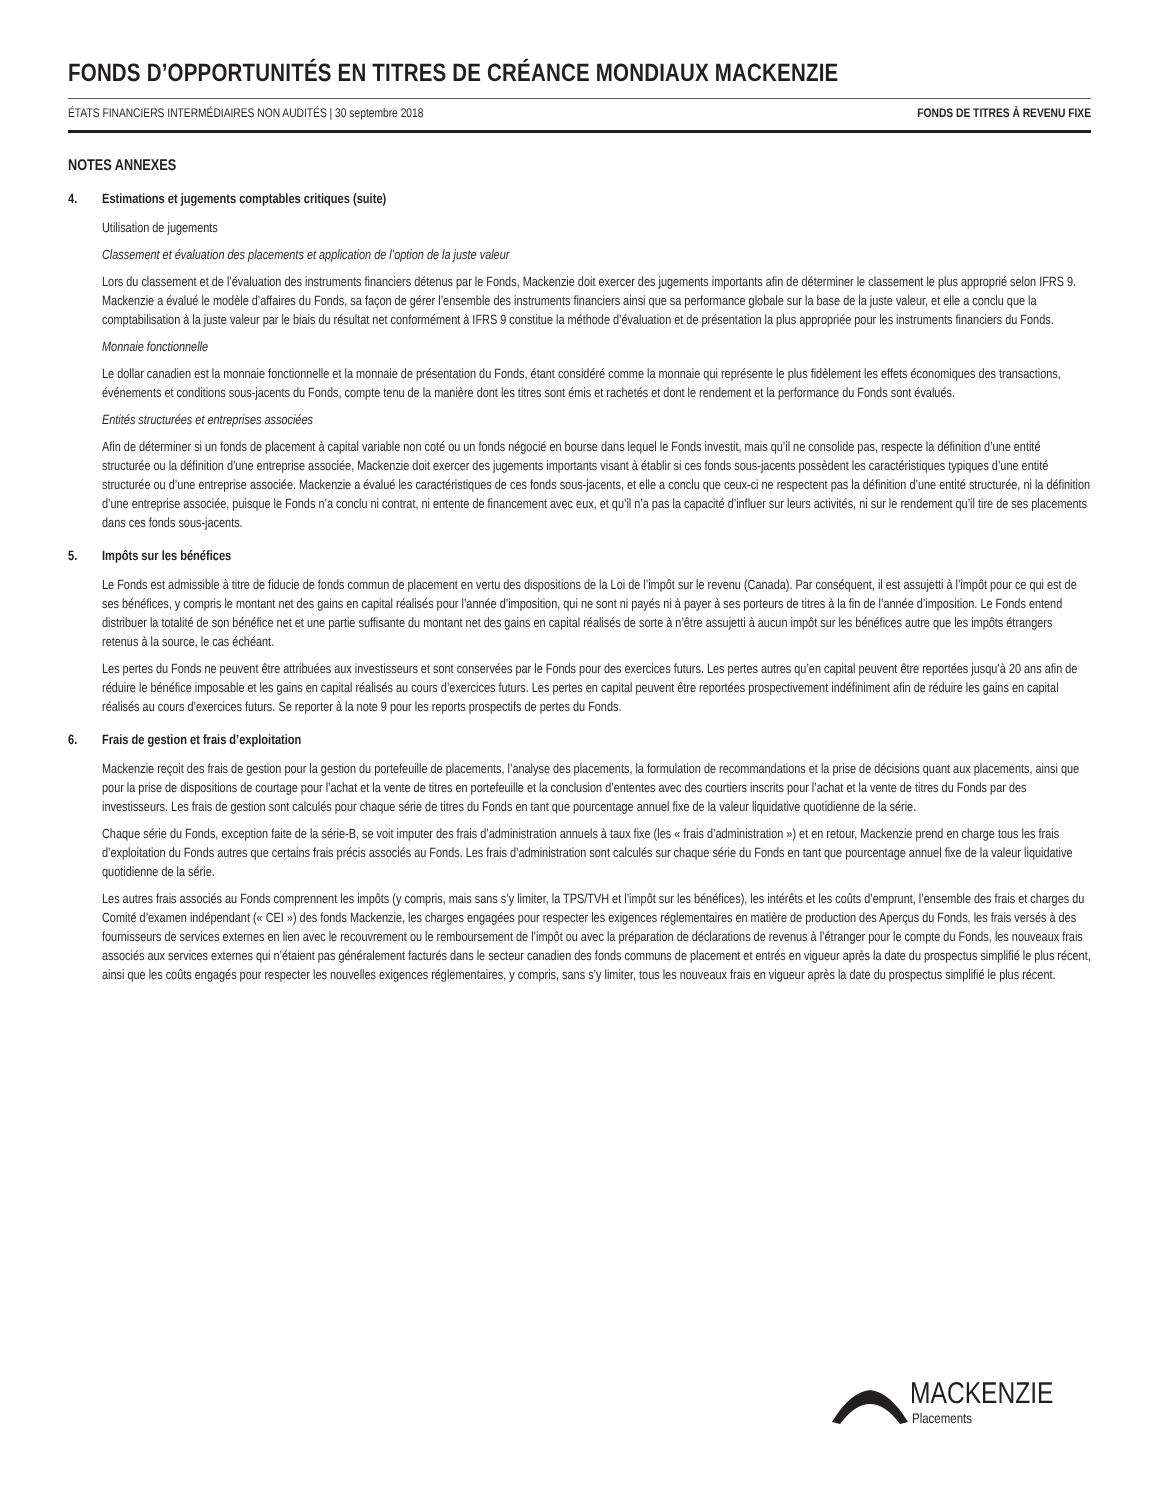FONDS D’OPPORTUNITÉS EN TITRES DE CRÉANCE MONDIAUX MACKENZIE
ÉTATS FINANCIERS INTERMÉDIAIRES NON AUDITÉS | 30 septembre 2018 FONDS DE TITRES À REVENU FIXE
NOTES ANNEXES
4. Estimations et jugements comptables critiques (suite)
Utilisation de jugements
Classement et évaluation des placements et application de l’option de la juste valeur
Lors du classement et de l’évaluation des instruments financiers détenus par le Fonds, Mackenzie doit exercer des jugements importants afin de déterminer le classement le plus approprié selon IFRS 9. Mackenzie a évalué le modèle d’affaires du Fonds, sa façon de gérer l’ensemble des instruments financiers ainsi que sa performance globale sur la base de la juste valeur, et elle a conclu que la comptabilisation à la juste valeur par le biais du résultat net conformément à IFRS 9 constitue la méthode d’évaluation et de présentation la plus appropriée pour les instruments financiers du Fonds.
Monnaie fonctionnelle
Le dollar canadien est la monnaie fonctionnelle et la monnaie de présentation du Fonds, étant considéré comme la monnaie qui représente le plus fidèlement les effets économiques des transactions, événements et conditions sous-jacents du Fonds, compte tenu de la manière dont les titres sont émis et rachetés et dont le rendement et la performance du Fonds sont évalués.
Entités structurées et entreprises associées
Afin de déterminer si un fonds de placement à capital variable non coté ou un fonds négocié en bourse dans lequel le Fonds investit, mais qu’il ne consolide pas, respecte la définition d’une entité structurée ou la définition d’une entreprise associée, Mackenzie doit exercer des jugements importants visant à établir si ces fonds sous-jacents possèdent les caractéristiques typiques d’une entité structurée ou d’une entreprise associée. Mackenzie a évalué les caractéristiques de ces fonds sous-jacents, et elle a conclu que ceux-ci ne respectent pas la définition d’une entité structurée, ni la définition d’une entreprise associée, puisque le Fonds n’a conclu ni contrat, ni entente de financement avec eux, et qu’il n’a pas la capacité d’influer sur leurs activités, ni sur le rendement qu’il tire de ses placements dans ces fonds sous-jacents.
5. Impôts sur les bénéfices
Le Fonds est admissible à titre de fiducie de fonds commun de placement en vertu des dispositions de la Loi de l’impôt sur le revenu (Canada). Par conséquent, il est assujetti à l’impôt pour ce qui est de ses bénéfices, y compris le montant net des gains en capital réalisés pour l’année d’imposition, qui ne sont ni payés ni à payer à ses porteurs de titres à la fin de l’année d’imposition. Le Fonds entend distribuer la totalité de son bénéfice net et une partie suffisante du montant net des gains en capital réalisés de sorte à n’être assujetti à aucun impôt sur les bénéfices autre que les impôts étrangers retenus à la source, le cas échéant.
Les pertes du Fonds ne peuvent être attribuées aux investisseurs et sont conservées par le Fonds pour des exercices futurs. Les pertes autres qu’en capital peuvent être reportées jusqu’à 20 ans afin de réduire le bénéfice imposable et les gains en capital réalisés au cours d’exercices futurs. Les pertes en capital peuvent être reportées prospectivement indéfiniment afin de réduire les gains en capital réalisés au cours d’exercices futurs. Se reporter à la note 9 pour les reports prospectifs de pertes du Fonds.
6. Frais de gestion et frais d’exploitation
Mackenzie reçoit des frais de gestion pour la gestion du portefeuille de placements, l’analyse des placements, la formulation de recommandations et la prise de décisions quant aux placements, ainsi que pour la prise de dispositions de courtage pour l’achat et la vente de titres en portefeuille et la conclusion d’ententes avec des courtiers inscrits pour l’achat et la vente de titres du Fonds par des investisseurs. Les frais de gestion sont calculés pour chaque série de titres du Fonds en tant que pourcentage annuel fixe de la valeur liquidative quotidienne de la série.
Chaque série du Fonds, exception faite de la série-B, se voit imputer des frais d’administration annuels à taux fixe (les « frais d’administration ») et en retour, Mackenzie prend en charge tous les frais d’exploitation du Fonds autres que certains frais précis associés au Fonds. Les frais d’administration sont calculés sur chaque série du Fonds en tant que pourcentage annuel fixe de la valeur liquidative quotidienne de la série.
Les autres frais associés au Fonds comprennent les impôts (y compris, mais sans s’y limiter, la TPS/TVH et l’impôt sur les bénéfices), les intérêts et les coûts d’emprunt, l’ensemble des frais et charges du Comité d’examen indépendant (« CEI ») des fonds Mackenzie, les charges engagées pour respecter les exigences réglementaires en matière de production des Aperçus du Fonds, les frais versés à des fournisseurs de services externes en lien avec le recouvrement ou le remboursement de l’impôt ou avec la préparation de déclarations de revenus à l’étranger pour le compte du Fonds, les nouveaux frais associés aux services externes qui n’étaient pas généralement facturés dans le secteur canadien des fonds communs de placement et entrés en vigueur après la date du prospectus simplifié le plus récent, ainsi que les coûts engagés pour respecter les nouvelles exigences réglementaires, y compris, sans s’y limiter, tous les nouveaux frais en vigueur après la date du prospectus simplifié le plus récent.
MACKENZIE
Placements